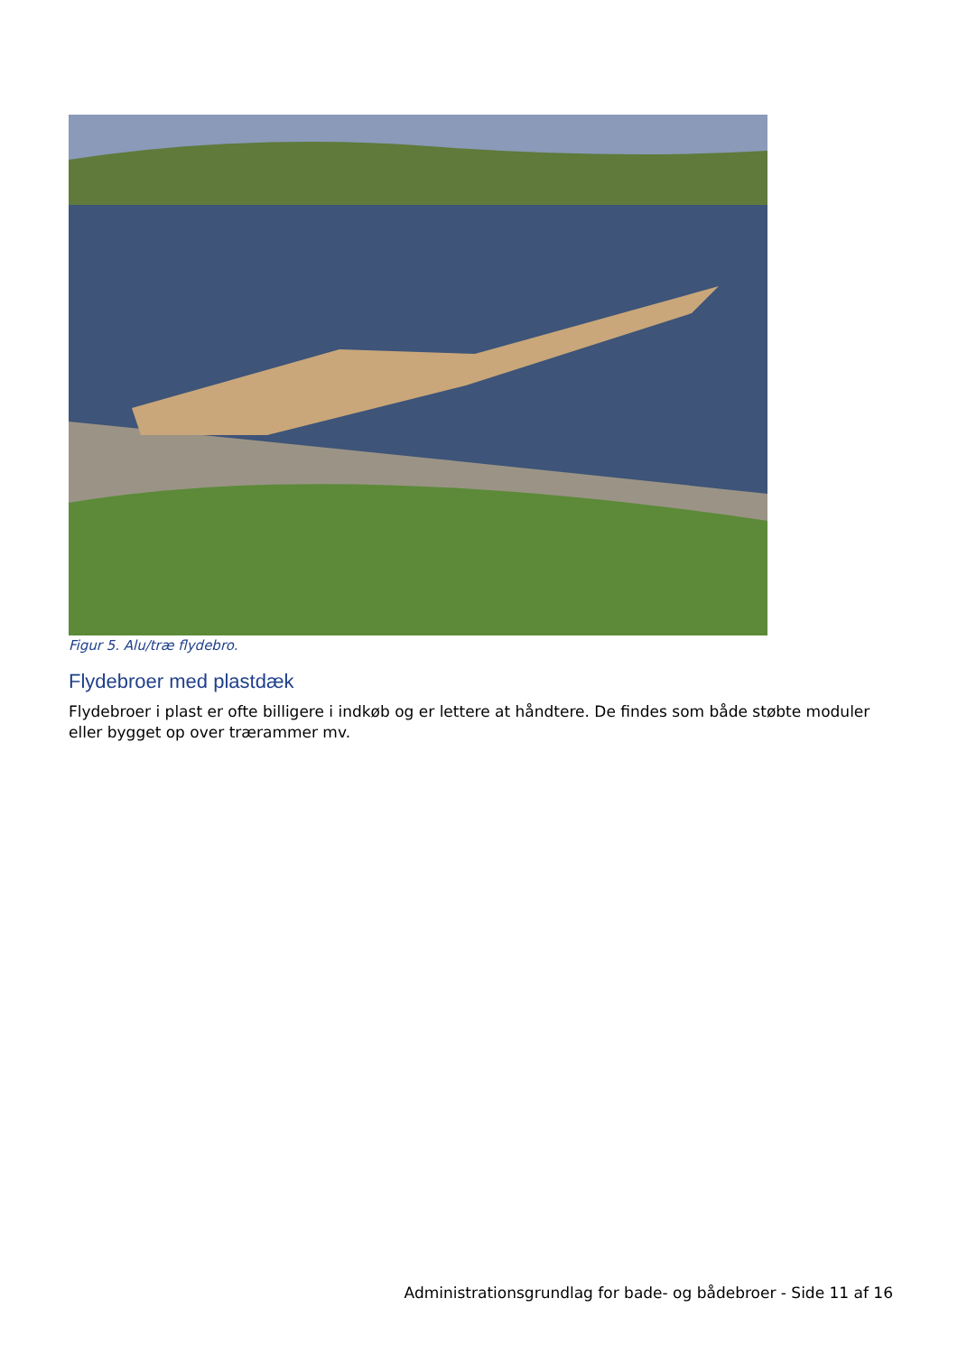Figur 5. Alu/træ flydebro.
Flydebroer med plastdæk
Flydebroer i plast er ofte billigere i indkøb og er lettere at håndtere. De findes som både støbte moduler eller bygget op over trærammer mv.
Administrationsgrundlag for bade- og bådebroer - Side 11 af 16